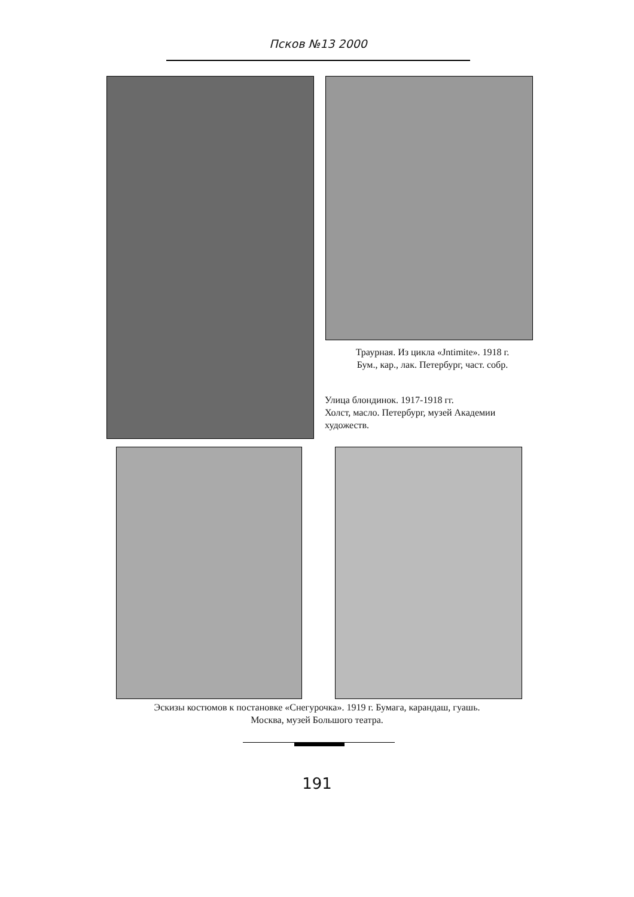Псков №13 2000
Траурная. Из цикла «Jntimite». 1918 г.
Бум., кар., лак. Петербург, част. собр.
Улица блондинок. 1917-1918 гг.
Холст, масло. Петербург, музей Академии художеств.
Эскизы костюмов к постановке «Снегурочка». 1919 г. Бумага, карандаш, гуашь.
Москва, музей Большого театра.
191